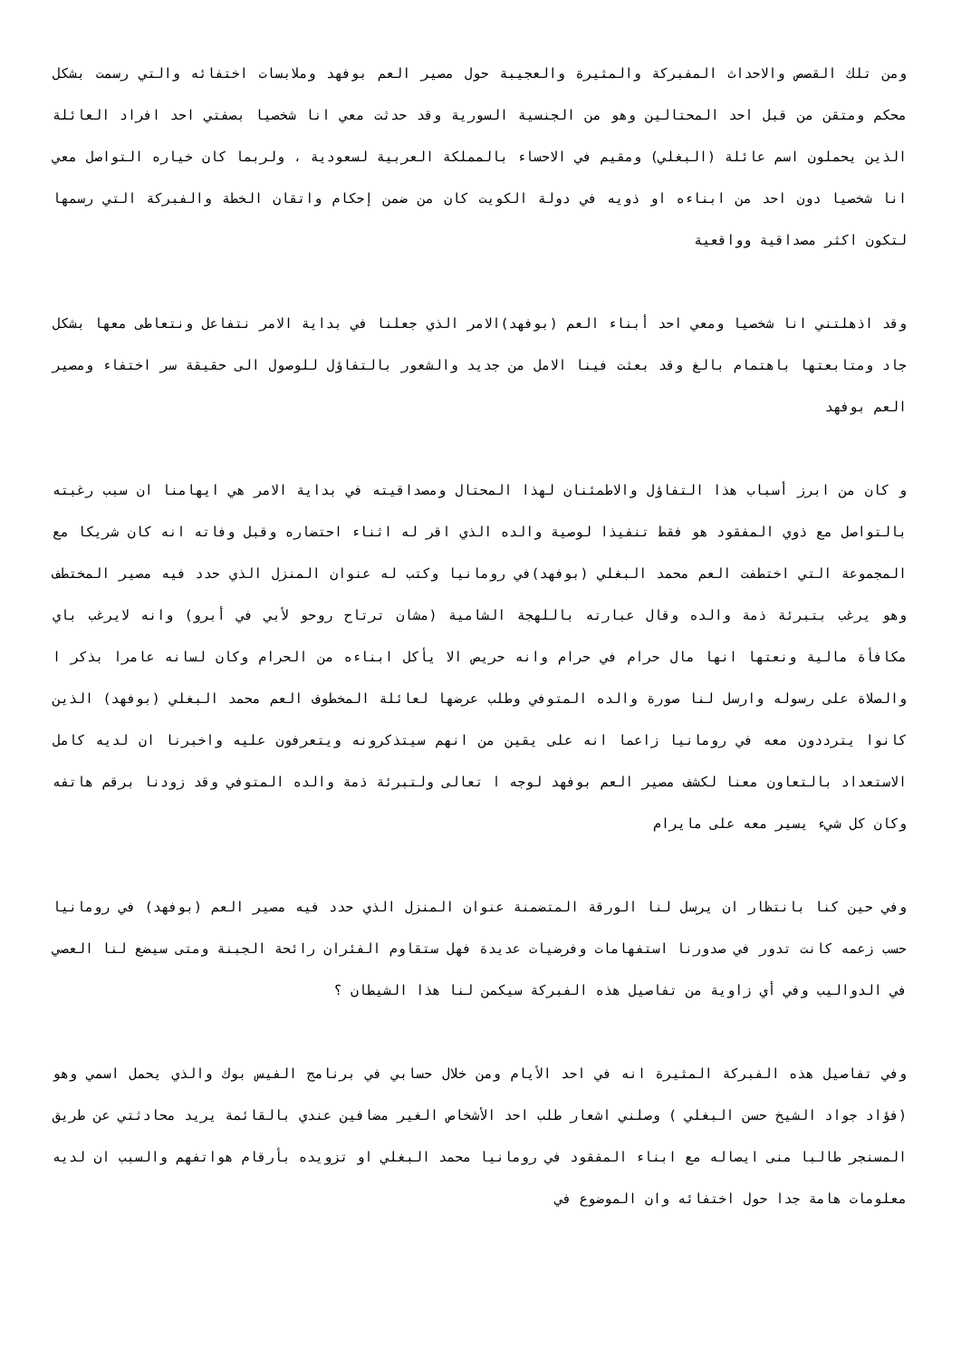ومن تلك القصص والاحداث المفبركة والمثيرة والعجيبة حول مصير العم بوفهد وملابسات اختفائه والتي رسمت بشكل محكم ومتقن من قبل احد المحتالين وهو من الجنسية السورية وقد حدثت معي انا شخصيا بصفتي احد افراد العائلة الذين يحملون اسم عائلة (البغلي) ومقيم في الاحساء بالمملكة العربية لسعودية ، ولربما كان خياره التواصل معي انا شخصيا دون احد من ابناءه او ذويه في دولة الكويت كان من ضمن إحكام واتقان الخطة والفبركة التي رسمها لتكون اكثر مصداقية وواقعية
وقد اذهلتني انا شخصيا ومعي احد أبناء العم (بوفهد)الامر الذي جعلنا في بداية الامر نتفاعل ونتعاطى معها بشكل جاد ومتابعتها باهتمام بالغ وقد بعثت فينا الامل من جديد والشعور بالتفاؤل للوصول الى حقيقة سر اختفاء ومصير العم بوفهد
و كان من ابرز أسباب هذا التفاؤل والاطمئنان لهذا المحتال ومصداقيته في بداية الامر هي ايهامنا ان سبب رغبته بالتواصل مع ذوي المفقود هو فقط تنفيذا لوصية والده الذي اقر له اثناء احتضاره وقبل وفاته انه كان شريكا مع المجموعة التي اختطفت العم محمد البغلي (بوفهد)في رومانيا وكتب له عنوان المنزل الذي حدد فيه مصير المختطف وهو يرغب بتبرئة ذمة والده وقال عبارته باللهجة الشامية (مشان ترتاح روحو لأبي في أبرو) وانه لايرغب باي مكافأة مالية ونعتها انها مال حرام في حرام وانه حريص الا يأكل ابناءه من الحرام وكان لسانه عامرا بذكر ا والصلاة على رسوله وارسل لنا صورة والده المتوفي وطلب عرضها لعائلة المخطوف العم محمد البغلي (بوفهد) الذين كانوا يترددون معه في رومانيا زاعما انه على يقين من انهم سيتذكرونه ويتعرفون عليه واخبرنا ان لديه كامل الاستعداد بالتعاون معنا لكشف مصير العم بوفهد لوجه ا تعالى ولتبرئة ذمة والده المتوفي وقد زودنا برقم هاتفه وكان كل شيء يسير معه على مايرام
وفي حين كنا بانتظار ان يرسل لنا الورقة المتضمنة عنوان المنزل الذي حدد فيه مصير العم (بوفهد) في رومانيا حسب زعمه كانت تدور في صدورنا استفهامات وفرضيات عديدة فهل ستقاوم الفئران رائحة الجبنة ومتى سيضع لنا العصي في الدواليب وفي أي زاوية من تفاصيل هذه الفبركة سيكمن لنا هذا الشيطان ؟
وفي تفاصيل هذه الفبركة المثيرة انه في احد الأيام ومن خلال حسابي في برنامج الفيس بوك والذي يحمل اسمي وهو (فؤاد جواد الشيخ حسن البغلي ) وصلني اشعار طلب احد الأشخاص الغير مضافين عندي بالقائمة يريد محادثتي عن طريق المسنجر طالبا منى ايصاله مع ابناء المفقود في رومانيا محمد البغلي او تزويده بأرقام هواتفهم والسبب ان لديه معلومات هامة جدا حول اختفائه وان الموضوع في